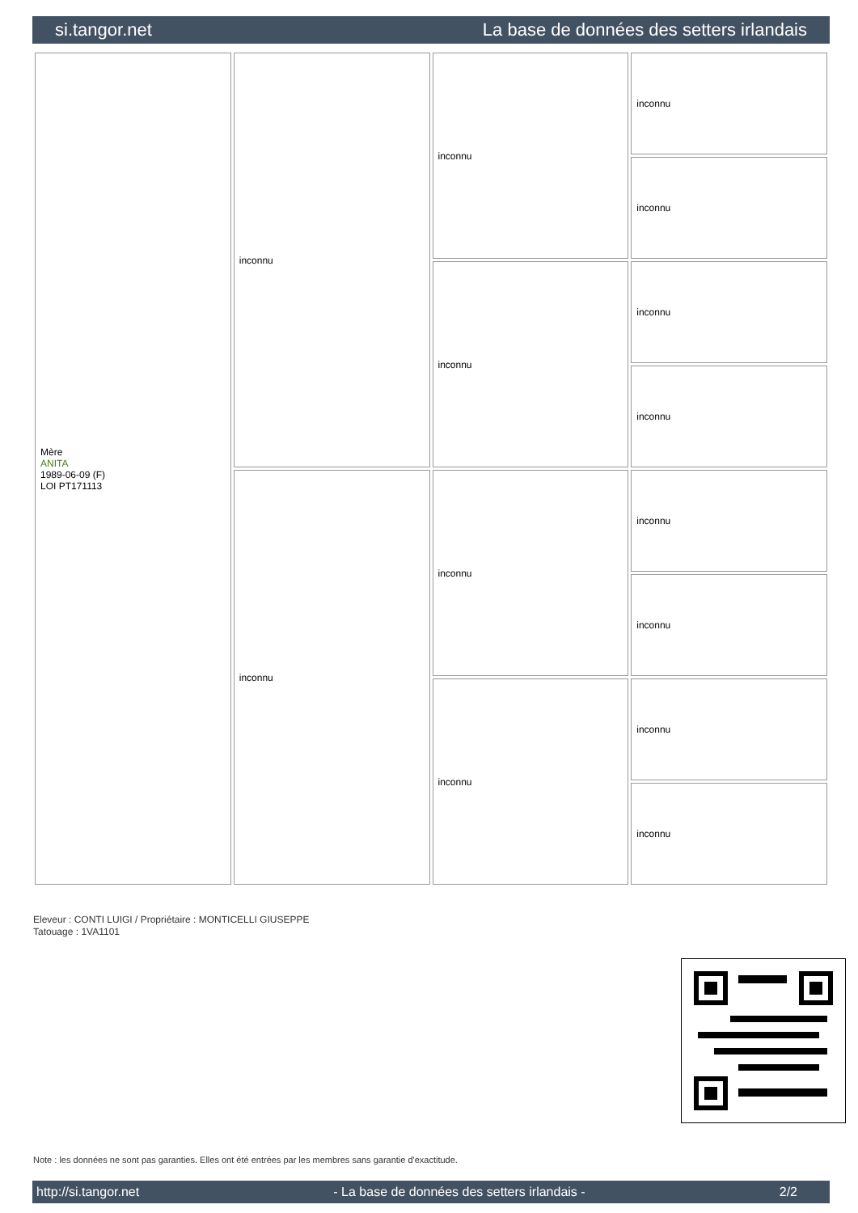si.tangor.net La base de données des setters irlandais
| Mère ANITA 1989-06-09 (F) LOI PT171113 | inconnu | inconnu | inconnu |
| | | | inconnu |
| | | inconnu | inconnu |
| | | | inconnu |
| | inconnu | inconnu | inconnu |
| | | | inconnu |
| | | inconnu | inconnu |
| | | | inconnu |
Eleveur : CONTI LUIGI / Propriétaire : MONTICELLI GIUSEPPE
Tatouage : 1VA1101
Note : les données ne sont pas garanties. Elles ont été entrées par les membres sans garantie d'exactitude.
http://si.tangor.net - La base de données des setters irlandais - 2/2